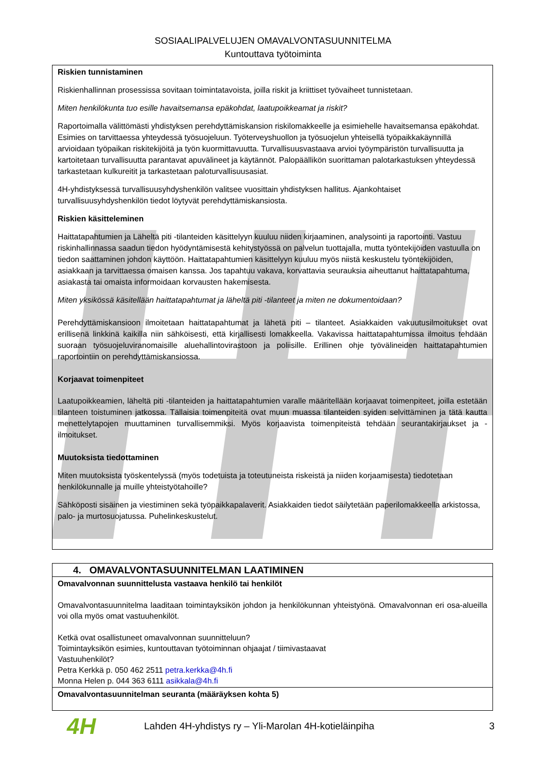SOSIAALIPALVELUJEN OMAVALVONTASUUNNITELMA
Kuntouttava työtoiminta
Riskien tunnistaminen
Riskienhallinnan prosessissa sovitaan toimintatavoista, joilla riskit ja kriittiset työvaiheet tunnistetaan.
Miten henkilökunta tuo esille havaitsemansa epäkohdat, laatupoikkeamat ja riskit?
Raportoimalla välittömästi yhdistyksen perehdyttämiskansion riskilomakkeelle ja esimiehelle havaitsemansa epäkohdat. Esimies on tarvittaessa yhteydessä työsuojeluun. Työterveyshuollon ja työsuojelun yhteisellä työpaikkakäynnillä arvioidaan työpaikan riskitekijöitä ja työn kuormittavuutta. Turvallisuusvastaava arvioi työympäristön turvallisuutta ja kartoitetaan turvallisuutta parantavat apuvälineet ja käytännöt. Palopäällikön suorittaman palotarkastuksen yhteydessä tarkastetaan kulkureitit ja tarkastetaan paloturvallisuusasiat.
4H-yhdistyksessä turvallisuusyhdyshenkilön valitsee vuosittain yhdistyksen hallitus. Ajankohtaiset turvallisuusyhdyshenkilön tiedot löytyvät perehdyttämiskansiosta.
Riskien käsitteleminen
Haittatapahtumien ja Läheltä piti -tilanteiden käsittelyyn kuuluu niiden kirjaaminen, analysointi ja raportointi. Vastuu riskinhallinnassa saadun tiedon hyödyntämisestä kehitystyössä on palvelun tuottajalla, mutta työntekijöiden vastuulla on tiedon saattaminen johdon käyttöön. Haittatapahtumien käsittelyyn kuuluu myös niistä keskustelu työntekijöiden, asiakkaan ja tarvittaessa omaisen kanssa. Jos tapahtuu vakava, korvattavia seurauksia aiheuttanut haittatapahtuma, asiakasta tai omaista informoidaan korvausten hakemisesta.
Miten yksikössä käsitellään haittatapahtumat ja läheltä piti -tilanteet ja miten ne dokumentoidaan?
Perehdyttämiskansioon ilmoitetaan haittatapahtumat ja lähetä piti – tilanteet. Asiakkaiden vakuutusilmoitukset ovat erillisenä linkkinä kaikilla niin sähköisesti, että kirjallisesti lomakkeella. Vakavissa haittatapahtumissa ilmoitus tehdään suoraan työsuojeluviranomaisille aluehallintovirastoon ja poliisille. Erillinen ohje työvälineiden haittatapahtumien raportointiin on perehdyttämiskansiossa.
Korjaavat toimenpiteet
Laatupoikkeamien, läheltä piti -tilanteiden ja haittatapahtumien varalle määritellään korjaavat toimenpiteet, joilla estetään tilanteen toistuminen jatkossa. Tällaisia toimenpiteitä ovat muun muassa tilanteiden syiden selvittäminen ja tätä kautta menettelytapojen muuttaminen turvallisemmiksi. Myös korjaavista toimenpiteistä tehdään seurantakirjaukset ja -ilmoitukset.
Muutoksista tiedottaminen
Miten muutoksista työskentelyssä (myös todetuista ja toteutuneista riskeistä ja niiden korjaamisesta) tiedotetaan henkilökunnalle ja muille yhteistyötahoille?
Sähköposti sisäinen ja viestiminen sekä työpaikkapalaverit. Asiakkaiden tiedot säilytetään paperilomakkeella arkistossa, palo- ja murtosuojatussa. Puhelinkeskustelut.
| 4. OMAVALVONTASUUNNITELMAN LAATIMINEN |
| --- |
| Omavalvonnan suunnittelusta vastaava henkilö tai henkilöt Omavalvontasuunnitelma laaditaan toimintayksikön johdon ja henkilökunnan yhteistyönä. Omavalvonnan eri osa-alueilla voi olla myös omat vastuuhenkilöt. Ketkä ovat osallistuneet omavalvonnan suunnitteluun? Toimintayksikön esimies, kuntouttavan työtoiminnan ohjaajat / tiimivastaavat Vastuuhenkilöt? Petra Kerkkä p. 050 462 2511 petra.kerkka@4h.fi Monna Helen p. 044 363 6111 asikkala@4h.fi |
| Omavalvontasuunnitelman seuranta (määräyksen kohta 5) |
4H
Lahden 4H-yhdistys ry – Yli-Marolan 4H-kotieläinpiha
3